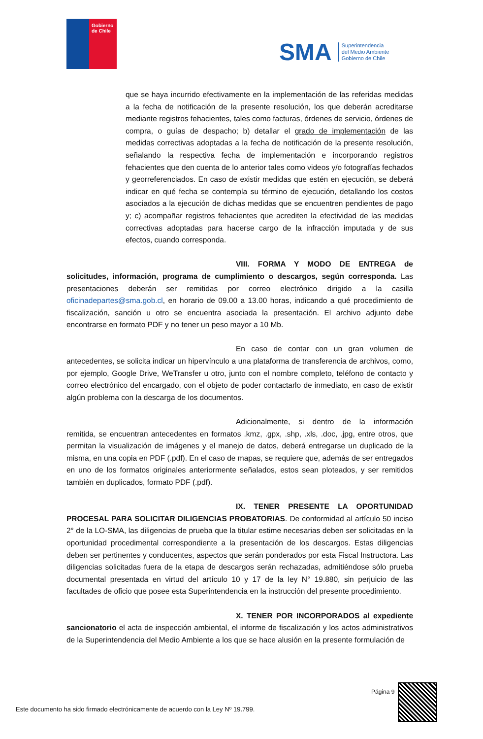Gobierno
de Chile
SMA
Superintendencia
del Medio Ambiente
Gobierno de Chile
que se haya incurrido efectivamente en la implementación de las referidas medidas a la fecha de notificación de la presente resolución, los que deberán acreditarse mediante registros fehacientes, tales como facturas, órdenes de servicio, órdenes de compra, o guías de despacho; b) detallar el grado de implementación de las medidas correctivas adoptadas a la fecha de notificación de la presente resolución, señalando la respectiva fecha de implementación e incorporando registros fehacientes que den cuenta de lo anterior tales como videos y/o fotografías fechados y georreferenciados. En caso de existir medidas que estén en ejecución, se deberá indicar en qué fecha se contempla su término de ejecución, detallando los costos asociados a la ejecución de dichas medidas que se encuentren pendientes de pago y; c) acompañar registros fehacientes que acrediten la efectividad de las medidas correctivas adoptadas para hacerse cargo de la infracción imputada y de sus efectos, cuando corresponda.
VIII. FORMA Y MODO DE ENTREGA de solicitudes, información, programa de cumplimiento o descargos, según corresponda. Las presentaciones deberán ser remitidas por correo electrónico dirigido a la casilla oficinadepartes@sma.gob.cl, en horario de 09.00 a 13.00 horas, indicando a qué procedimiento de fiscalización, sanción u otro se encuentra asociada la presentación. El archivo adjunto debe encontrarse en formato PDF y no tener un peso mayor a 10 Mb.
En caso de contar con un gran volumen de antecedentes, se solicita indicar un hipervínculo a una plataforma de transferencia de archivos, como, por ejemplo, Google Drive, WeTransfer u otro, junto con el nombre completo, teléfono de contacto y correo electrónico del encargado, con el objeto de poder contactarlo de inmediato, en caso de existir algún problema con la descarga de los documentos.
Adicionalmente, si dentro de la información remitida, se encuentran antecedentes en formatos .kmz, .gpx, .shp, .xls, .doc, .jpg, entre otros, que permitan la visualización de imágenes y el manejo de datos, deberá entregarse un duplicado de la misma, en una copia en PDF (.pdf). En el caso de mapas, se requiere que, además de ser entregados en uno de los formatos originales anteriormente señalados, estos sean ploteados, y ser remitidos también en duplicados, formato PDF (.pdf).
IX. TENER PRESENTE LA OPORTUNIDAD PROCESAL PARA SOLICITAR DILIGENCIAS PROBATORIAS. De conformidad al artículo 50 inciso 2° de la LO-SMA, las diligencias de prueba que la titular estime necesarias deben ser solicitadas en la oportunidad procedimental correspondiente a la presentación de los descargos. Estas diligencias deben ser pertinentes y conducentes, aspectos que serán ponderados por esta Fiscal Instructora. Las diligencias solicitadas fuera de la etapa de descargos serán rechazadas, admitiéndose sólo prueba documental presentada en virtud del artículo 10 y 17 de la ley N° 19.880, sin perjuicio de las facultades de oficio que posee esta Superintendencia en la instrucción del presente procedimiento.
X. TENER POR INCORPORADOS al expediente sancionatorio el acta de inspección ambiental, el informe de fiscalización y los actos administrativos de la Superintendencia del Medio Ambiente a los que se hace alusión en la presente formulación de
Página 9
Este documento ha sido firmado electrónicamente de acuerdo con la Ley Nº 19.799.